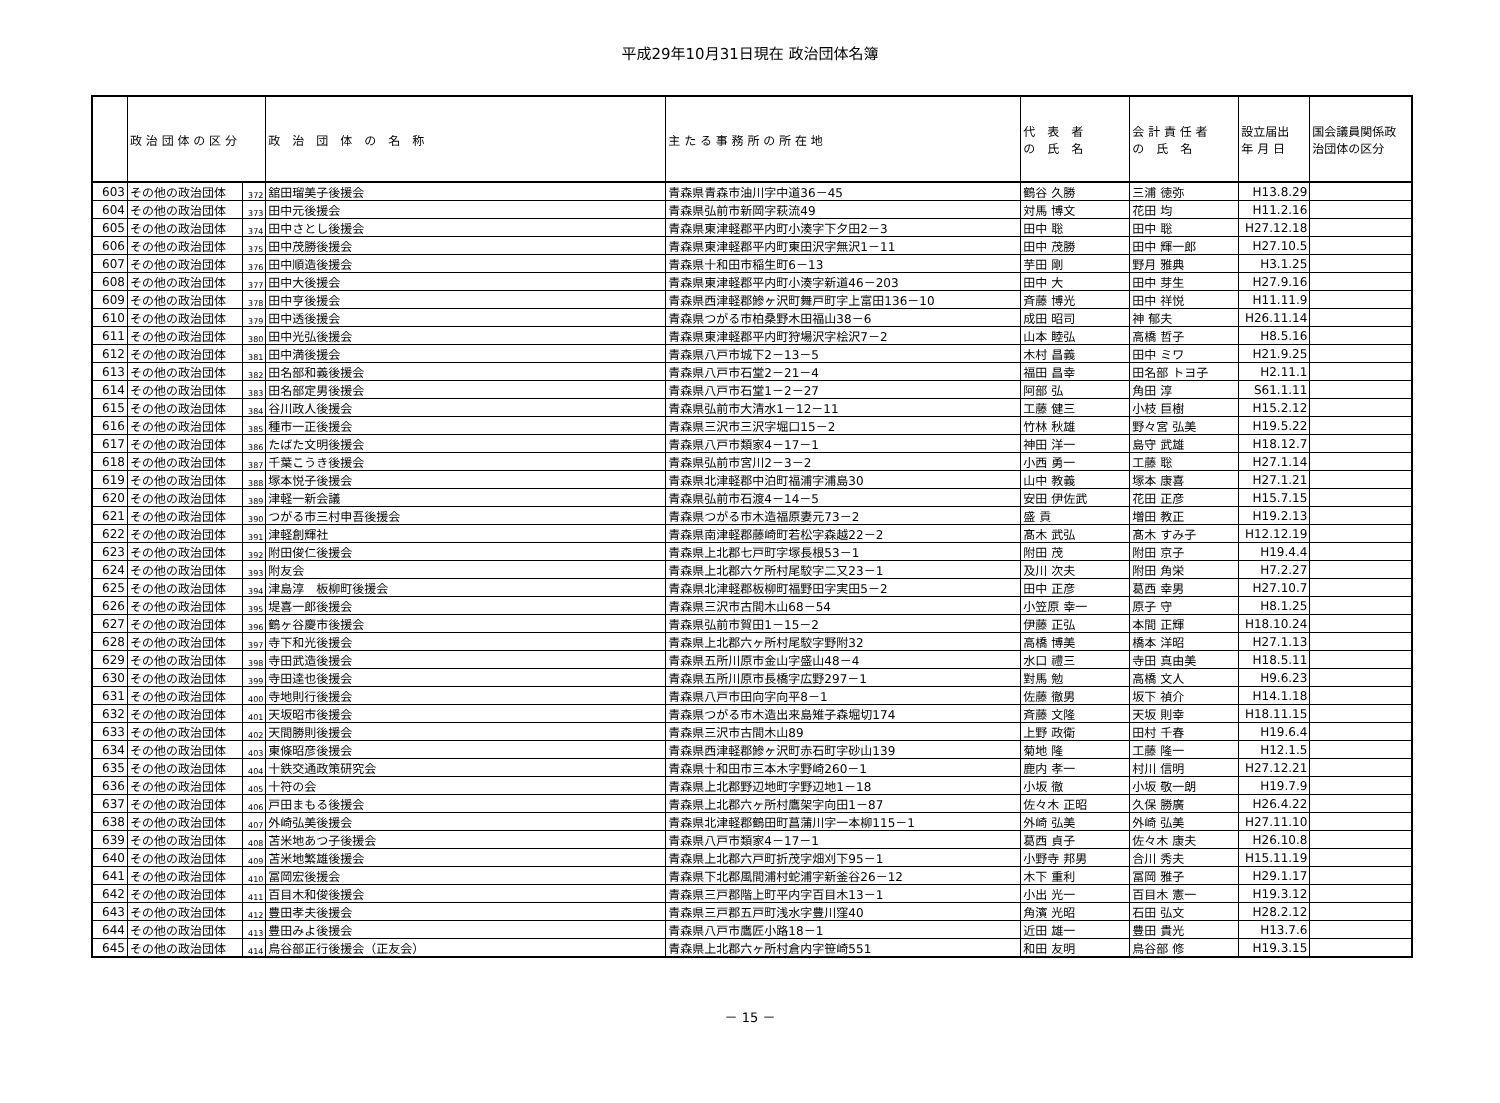平成29年10月31日現在 政治団体名簿
| | 政 治 団 体 の 区 分 | | 政 治 団 体 の 名 称 | 主 た る 事 務 所 の 所 在 地 | 代 表 者 の 氏 名 | 会 計 責 任 者 の 氏 名 | 設立届出 年 月 日 | 国会議員関係政 治団体の区分 |
| --- | --- | --- | --- | --- | --- | --- | --- | --- |
| 603 | その他の政治団体 | 372 | 舘田瑠美子後援会 | 青森県青森市油川字中道36－45 | 鶴谷 久勝 | 三浦 徳弥 | H13.8.29 | |
| 604 | その他の政治団体 | 373 | 田中元後援会 | 青森県弘前市新岡字萩流49 | 対馬 博文 | 花田 均 | H11.2.16 | |
| 605 | その他の政治団体 | 374 | 田中さとし後援会 | 青森県東津軽郡平内町小湊字下夕田2－3 | 田中 聡 | 田中 聡 | H27.12.18 | |
| 606 | その他の政治団体 | 375 | 田中茂勝後援会 | 青森県東津軽郡平内町東田沢字無沢1－11 | 田中 茂勝 | 田中 輝一郎 | H27.10.5 | |
| 607 | その他の政治団体 | 376 | 田中順造後援会 | 青森県十和田市稲生町6－13 | 芋田 剛 | 野月 雅典 | H3.1.25 | |
| 608 | その他の政治団体 | 377 | 田中大後援会 | 青森県東津軽郡平内町小湊字新道46－203 | 田中 大 | 田中 芽生 | H27.9.16 | |
| 609 | その他の政治団体 | 378 | 田中亨後援会 | 青森県西津軽郡鰺ヶ沢町舞戸町字上富田136－10 | 斉藤 博光 | 田中 祥悦 | H11.11.9 | |
| 610 | その他の政治団体 | 379 | 田中透後援会 | 青森県つがる市柏桑野木田福山38－6 | 成田 昭司 | 神 郁夫 | H26.11.14 | |
| 611 | その他の政治団体 | 380 | 田中光弘後援会 | 青森県東津軽郡平内町狩場沢字桧沢7－2 | 山本 睦弘 | 高橋 哲子 | H8.5.16 | |
| 612 | その他の政治団体 | 381 | 田中満後援会 | 青森県八戸市城下2－13－5 | 木村 昌義 | 田中 ミワ | H21.9.25 | |
| 613 | その他の政治団体 | 382 | 田名部和義後援会 | 青森県八戸市石堂2－21－4 | 福田 昌幸 | 田名部 トヨ子 | H2.11.1 | |
| 614 | その他の政治団体 | 383 | 田名部定男後援会 | 青森県八戸市石堂1－2－27 | 阿部 弘 | 角田 淳 | S61.1.11 | |
| 615 | その他の政治団体 | 384 | 谷川政人後援会 | 青森県弘前市大清水1－12－11 | 工藤 健三 | 小枝 巨樹 | H15.2.12 | |
| 616 | その他の政治団体 | 385 | 種市一正後援会 | 青森県三沢市三沢字堀口15－2 | 竹林 秋雄 | 野々宮 弘美 | H19.5.22 | |
| 617 | その他の政治団体 | 386 | たばた文明後援会 | 青森県八戸市類家4－17－1 | 神田 洋一 | 島守 武雄 | H18.12.7 | |
| 618 | その他の政治団体 | 387 | 千葉こうき後援会 | 青森県弘前市宮川2－3－2 | 小西 勇一 | 工藤 聡 | H27.1.14 | |
| 619 | その他の政治団体 | 388 | 塚本悦子後援会 | 青森県北津軽郡中泊町福浦字浦島30 | 山中 教義 | 塚本 康喜 | H27.1.21 | |
| 620 | その他の政治団体 | 389 | 津軽一新会議 | 青森県弘前市石渡4－14－5 | 安田 伊佐武 | 花田 正彦 | H15.7.15 | |
| 621 | その他の政治団体 | 390 | つがる市三村申吾後援会 | 青森県つがる市木造福原妻元73－2 | 盛 貢 | 増田 教正 | H19.2.13 | |
| 622 | その他の政治団体 | 391 | 津軽創輝社 | 青森県南津軽郡藤崎町若松字森越22－2 | 髙木 武弘 | 髙木 すみ子 | H12.12.19 | |
| 623 | その他の政治団体 | 392 | 附田俊仁後援会 | 青森県上北郡七戸町字塚長根53－1 | 附田 茂 | 附田 京子 | H19.4.4 | |
| 624 | その他の政治団体 | 393 | 附友会 | 青森県上北郡六ケ所村尾駮字二又23－1 | 及川 次夫 | 附田 角栄 | H7.2.27 | |
| 625 | その他の政治団体 | 394 | 津島淳 板柳町後援会 | 青森県北津軽郡板柳町福野田字実田5－2 | 田中 正彦 | 葛西 幸男 | H27.10.7 | |
| 626 | その他の政治団体 | 395 | 堤喜一郎後援会 | 青森県三沢市古間木山68－54 | 小笠原 幸一 | 原子 守 | H8.1.25 | |
| 627 | その他の政治団体 | 396 | 鶴ヶ谷慶市後援会 | 青森県弘前市賀田1－15－2 | 伊藤 正弘 | 本間 正輝 | H18.10.24 | |
| 628 | その他の政治団体 | 397 | 寺下和光後援会 | 青森県上北郡六ヶ所村尾駮字野附32 | 高橋 博美 | 橋本 洋昭 | H27.1.13 | |
| 629 | その他の政治団体 | 398 | 寺田武造後援会 | 青森県五所川原市金山字盛山48－4 | 水口 禮三 | 寺田 真由美 | H18.5.11 | |
| 630 | その他の政治団体 | 399 | 寺田達也後援会 | 青森県五所川原市長橋字広野297－1 | 對馬 勉 | 高橋 文人 | H9.6.23 | |
| 631 | その他の政治団体 | 400 | 寺地則行後援会 | 青森県八戸市田向字向平8－1 | 佐藤 徹男 | 坂下 禎介 | H14.1.18 | |
| 632 | その他の政治団体 | 401 | 天坂昭市後援会 | 青森県つがる市木造出来島雉子森堀切174 | 斉藤 文隆 | 天坂 則幸 | H18.11.15 | |
| 633 | その他の政治団体 | 402 | 天間勝則後援会 | 青森県三沢市古間木山89 | 上野 政衛 | 田村 千春 | H19.6.4 | |
| 634 | その他の政治団体 | 403 | 東條昭彦後援会 | 青森県西津軽郡鰺ヶ沢町赤石町字砂山139 | 菊地 隆 | 工藤 隆一 | H12.1.5 | |
| 635 | その他の政治団体 | 404 | 十鉄交通政策研究会 | 青森県十和田市三本木字野崎260－1 | 鹿内 孝一 | 村川 信明 | H27.12.21 | |
| 636 | その他の政治団体 | 405 | 十符の会 | 青森県上北郡野辺地町字野辺地1－18 | 小坂 徹 | 小坂 敬一朗 | H19.7.9 | |
| 637 | その他の政治団体 | 406 | 戸田まもる後援会 | 青森県上北郡六ヶ所村鷹架字向田1－87 | 佐々木 正昭 | 久保 勝廣 | H26.4.22 | |
| 638 | その他の政治団体 | 407 | 外崎弘美後援会 | 青森県北津軽郡鶴田町菖蒲川字一本柳115－1 | 外崎 弘美 | 外崎 弘美 | H27.11.10 | |
| 639 | その他の政治団体 | 408 | 苫米地あつ子後援会 | 青森県八戸市類家4－17－1 | 葛西 貞子 | 佐々木 康夫 | H26.10.8 | |
| 640 | その他の政治団体 | 409 | 苫米地繁雄後援会 | 青森県上北郡六戸町折茂字畑刈下95－1 | 小野寺 邦男 | 合川 秀夫 | H15.11.19 | |
| 641 | その他の政治団体 | 410 | 冨岡宏後援会 | 青森県下北郡風間浦村蛇浦字新釜谷26－12 | 木下 重利 | 冨岡 雅子 | H29.1.17 | |
| 642 | その他の政治団体 | 411 | 百目木和俊後援会 | 青森県三戸郡階上町平内字百目木13－1 | 小出 光一 | 百目木 憲一 | H19.3.12 | |
| 643 | その他の政治団体 | 412 | 豊田孝夫後援会 | 青森県三戸郡五戸町浅水字豊川窪40 | 角濱 光昭 | 石田 弘文 | H28.2.12 | |
| 644 | その他の政治団体 | 413 | 豊田みよ後援会 | 青森県八戸市鷹匠小路18－1 | 近田 雄一 | 豊田 貴光 | H13.7.6 | |
| 645 | その他の政治団体 | 414 | 鳥谷部正行後援会（正友会） | 青森県上北郡六ヶ所村倉内字笹崎551 | 和田 友明 | 鳥谷部 修 | H19.3.15 | |
－ 15 －